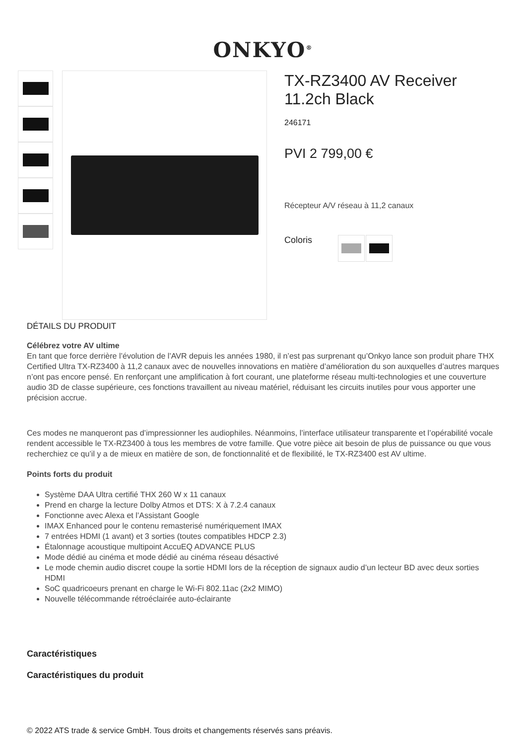ONKYO<sup>®</sup>
TX-RZ3400 AV Receiver 11.2ch Black
246171
PVI 2 799,00 €
Récepteur A/V réseau à 11,2 canaux
Coloris
DÉTAILS DU PRODUIT
Célébrez votre AV ultime
En tant que force derrière l’évolution de l’AVR depuis les années 1980, il n’est pas surprenant qu’Onkyo lance son produit phare THX Certified Ultra TX-RZ3400 à 11,2 canaux avec de nouvelles innovations en matière d’amélioration du son auxquelles d’autres marques n’ont pas encore pensé. En renforçant une amplification à fort courant, une plateforme réseau multi-technologies et une couverture audio 3D de classe supérieure, ces fonctions travaillent au niveau matériel, réduisant les circuits inutiles pour vous apporter une précision accrue.
Ces modes ne manqueront pas d’impressionner les audiophiles. Néanmoins, l’interface utilisateur transparente et l’opérabilité vocale rendent accessible le TX-RZ3400 à tous les membres de votre famille. Que votre pièce ait besoin de plus de puissance ou que vous recherchiez ce qu’il y a de mieux en matière de son, de fonctionnalité et de flexibilité, le TX-RZ3400 est AV ultime.
Points forts du produit
Système DAA Ultra certifié THX 260 W x 11 canaux
Prend en charge la lecture Dolby Atmos et DTS: X à 7.2.4 canaux
Fonctionne avec Alexa et l’Assistant Google
IMAX Enhanced pour le contenu remasterisé numériquement IMAX
7 entrées HDMI (1 avant) et 3 sorties (toutes compatibles HDCP 2.3)
Étalonnage acoustique multipoint AccuEQ ADVANCE PLUS
Mode dédié au cinéma et mode dédié au cinéma réseau désactivé
Le mode chemin audio discret coupe la sortie HDMI lors de la réception de signaux audio d’un lecteur BD avec deux sorties HDMI
SoC quadricoeurs prenant en charge le Wi-Fi 802.11ac (2x2 MIMO)
Nouvelle télécommande rétroéclairée auto-éclairante
Caractéristiques
Caractéristiques du produit
© 2022 ATS trade & service GmbH. Tous droits et changements réservés sans préavis.